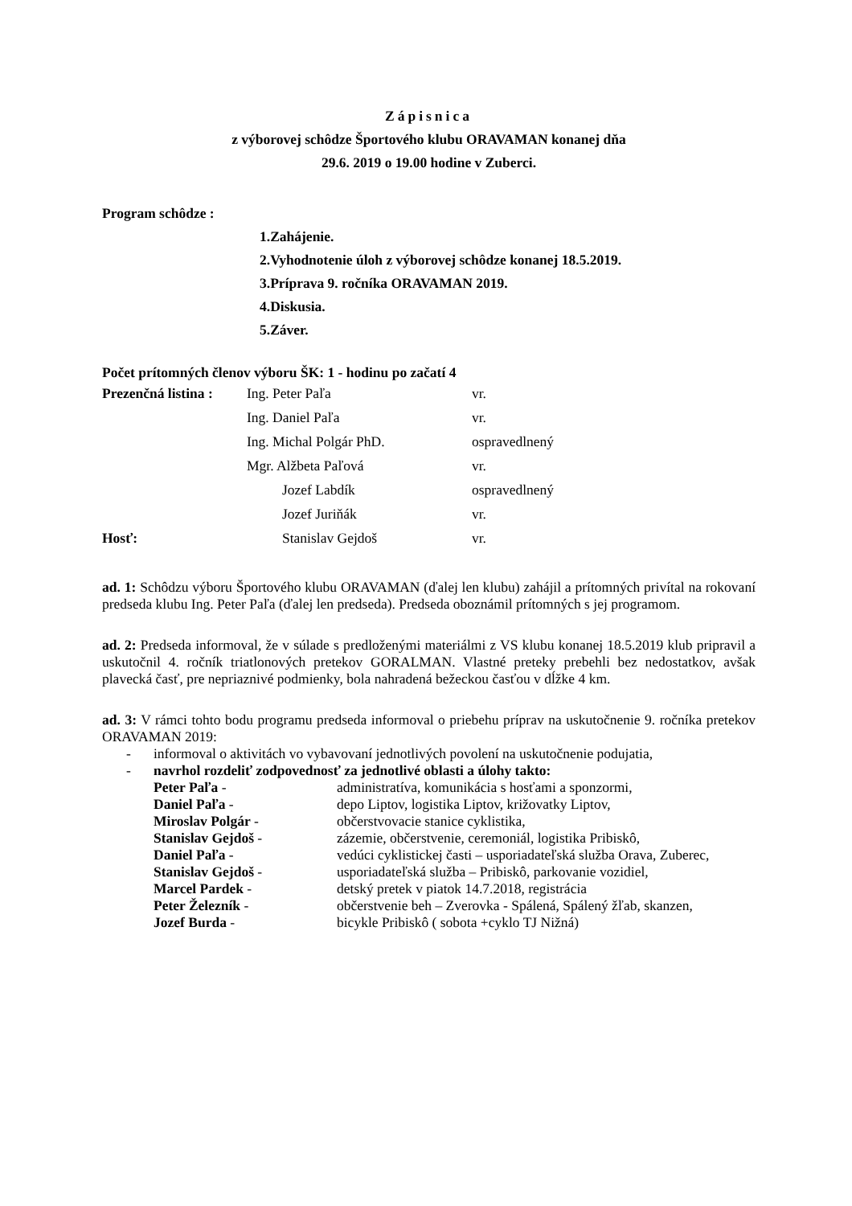Zápisnica
z výborovej schôdze Športového klubu ORAVAMAN konanej dňa
29.6. 2019 o 19.00 hodine v Zuberci.
Program schôdze :
1.Zahájenie.
2.Vyhodnotenie úloh z výborovej schôdze konanej 18.5.2019.
3.Príprava 9. ročníka ORAVAMAN 2019.
4.Diskusia.
5.Záver.
Počet prítomných členov výboru ŠK: 1 - hodinu po začatí 4
| Prezenčná listina : | Ing. Peter Paľa | vr. |
| | Ing. Daniel Paľa | vr. |
| | Ing. Michal Polgár PhD. | ospravedlnený |
| | Mgr. Alžbeta Paľová | vr. |
| | Jozef Labdík | ospravedlnený |
| | Jozef Juriňák | vr. |
| Hosť: | Stanislav Gejdoš | vr. |
ad. 1: Schôdzu výboru Športového klubu ORAVAMAN (ďalej len klubu) zahájil a prítomných privítal na rokovaní predseda klubu Ing. Peter Paľa (ďalej len predseda). Predseda oboznámil prítomných s jej programom.
ad. 2: Predseda informoval, že v súlade s predloženými materiálmi z VS klubu konanej 18.5.2019 klub pripravil a uskutočnil 4. ročník triatlonových pretekov GORALMAN. Vlastné preteky prebehli bez nedostatkov, avšak plavecká časť, pre nepriaznivé podmienky, bola nahradená bežeckou časťou v dĺžke 4 km.
ad. 3: V rámci tohto bodu programu predseda informoval o priebehu príprav na uskutočnenie 9. ročníka pretekov ORAVAMAN 2019:
- informoval o aktivitách vo vybavovaní jednotlivých povolení na uskutočnenie podujatia,
- navrhol rozdeliť zodpovednosť za jednotlivé oblasti a úlohy takto:
| Peter Paľa - | administratíva, komunikácia s hosťami a sponzormi, |
| Daniel Paľa - | depo Liptov, logistika Liptov, križovatky Liptov, |
| Miroslav Polgár - | občerstvovacie stanice cyklistika, |
| Stanislav Gejdoš - | zázemie, občerstvenie, ceremoniál, logistika Pribiskô, |
| Daniel Paľa - | vedúci cyklistickej časti – usporiadateľská služba Orava, Zuberec, |
| Stanislav Gejdoš - | usporiadateľská služba – Pribiskô, parkovanie vozidiel, |
| Marcel Pardek - | detský pretek v piatok 14.7.2018, registrácia |
| Peter Železník - | občerstvenie beh – Zverovka - Spálená, Spálený žľab, skanzen, |
| Jozef Burda - | bicykle Pribiskô ( sobota +cyklo TJ Nižná) |